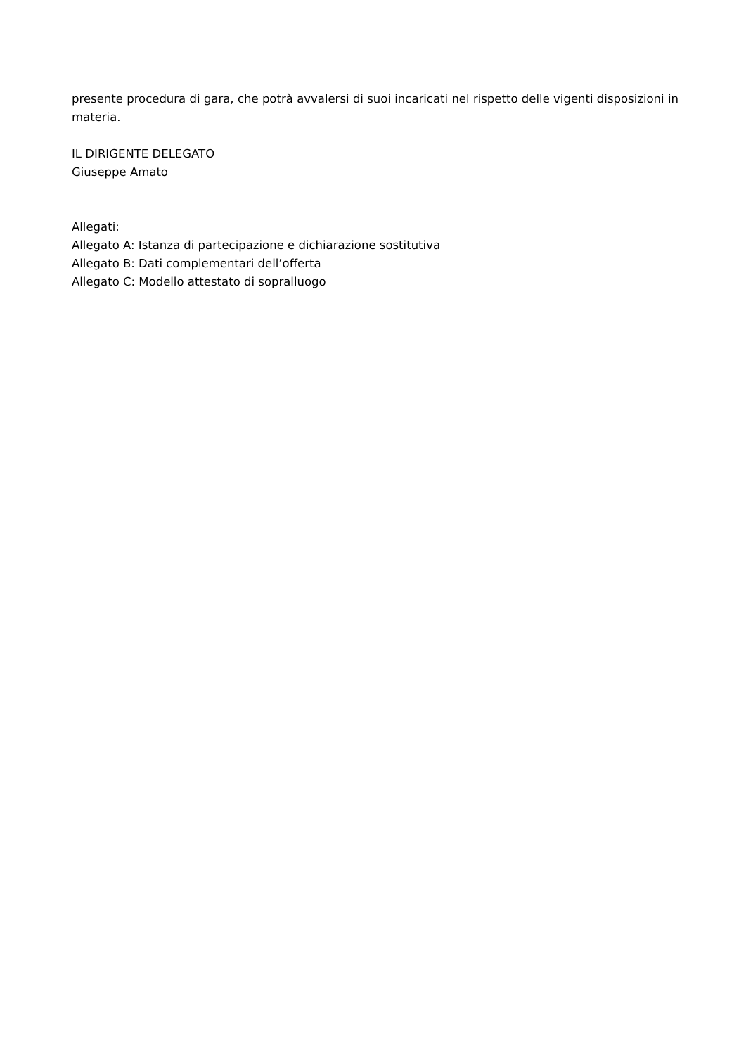presente procedura di gara, che potrà avvalersi di suoi incaricati nel rispetto delle vigenti disposizioni in materia.
IL DIRIGENTE DELEGATO
Giuseppe Amato
Allegati:
Allegato A: Istanza di partecipazione e dichiarazione sostitutiva
Allegato B: Dati complementari dell’offerta
Allegato C: Modello attestato di sopralluogo